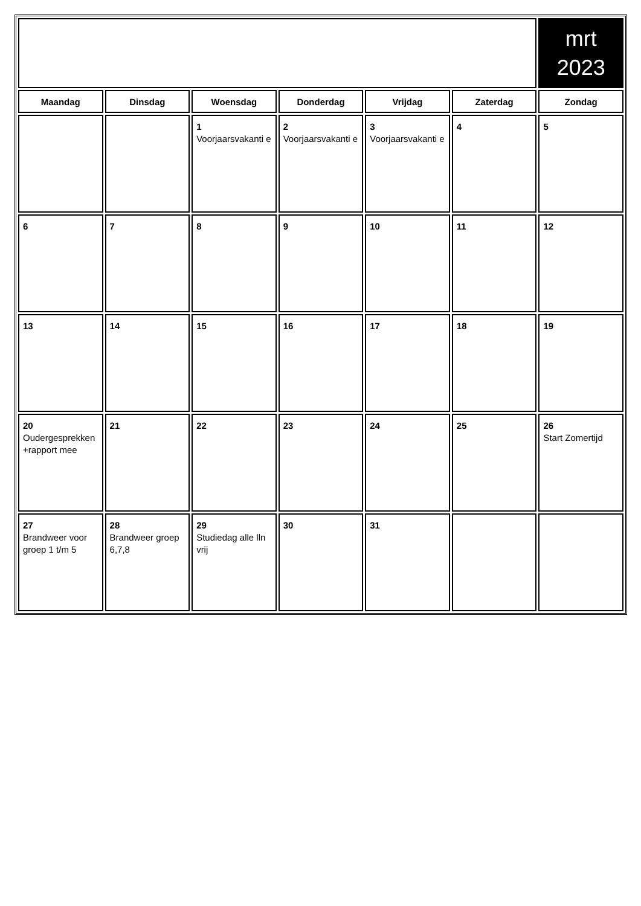| | | | | | | mrt 2023 |
| Maandag | Dinsdag | Woensdag | Donderdag | Vrijdag | Zaterdag | Zondag |
| | | 1 Voorjaarsvakanti e | 2 Voorjaarsvakanti e | 3 Voorjaarsvakanti e | 4 | 5 |
| 6 | 7 | 8 | 9 | 10 | 11 | 12 |
| 13 | 14 | 15 | 16 | 17 | 18 | 19 |
| 20 Oudergesprekken +rapport mee | 21 | 22 | 23 | 24 | 25 | 26 Start Zomertijd |
| 27 Brandweer voor groep 1 t/m 5 | 28 Brandweer groep 6,7,8 | 29 Studiedag alle lln vrij | 30 | 31 | | |